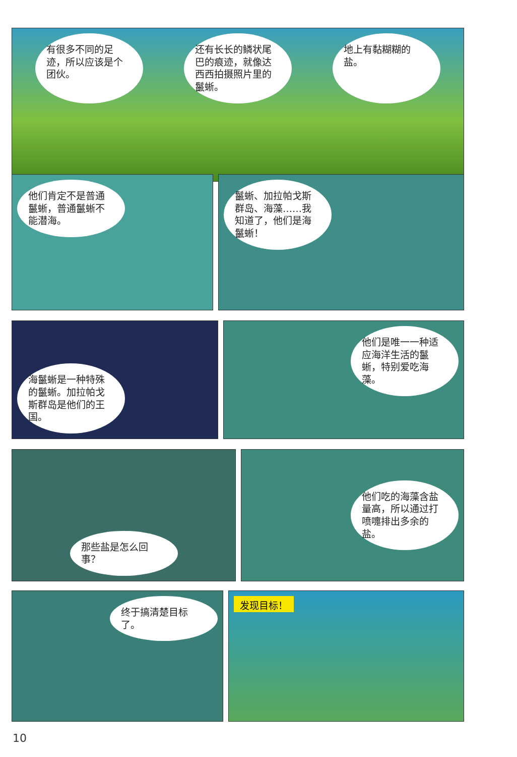有很多不同的足迹，所以应该是个团伙。
还有长长的鳞状尾巴的痕迹，就像达西西拍摄照片里的鬣蜥。
地上有黏糊糊的盐。
他们肯定不是普通鬣蜥，普通鬣蜥不能潜海。 鬣蜥、加拉帕戈斯群岛、海藻……我知道了，他们是海鬣蜥！
海鬣蜥是一种特殊的鬣蜥。加拉帕戈斯群岛是他们的王国。
他们是唯一一种适应海洋生活的鬣蜥，特别爱吃海藻。
那些盐是怎么回事？ 他们吃的海藻含盐量高，所以通过打喷嚏排出多余的盐。
终于搞清楚目标了。
发现目标！
10